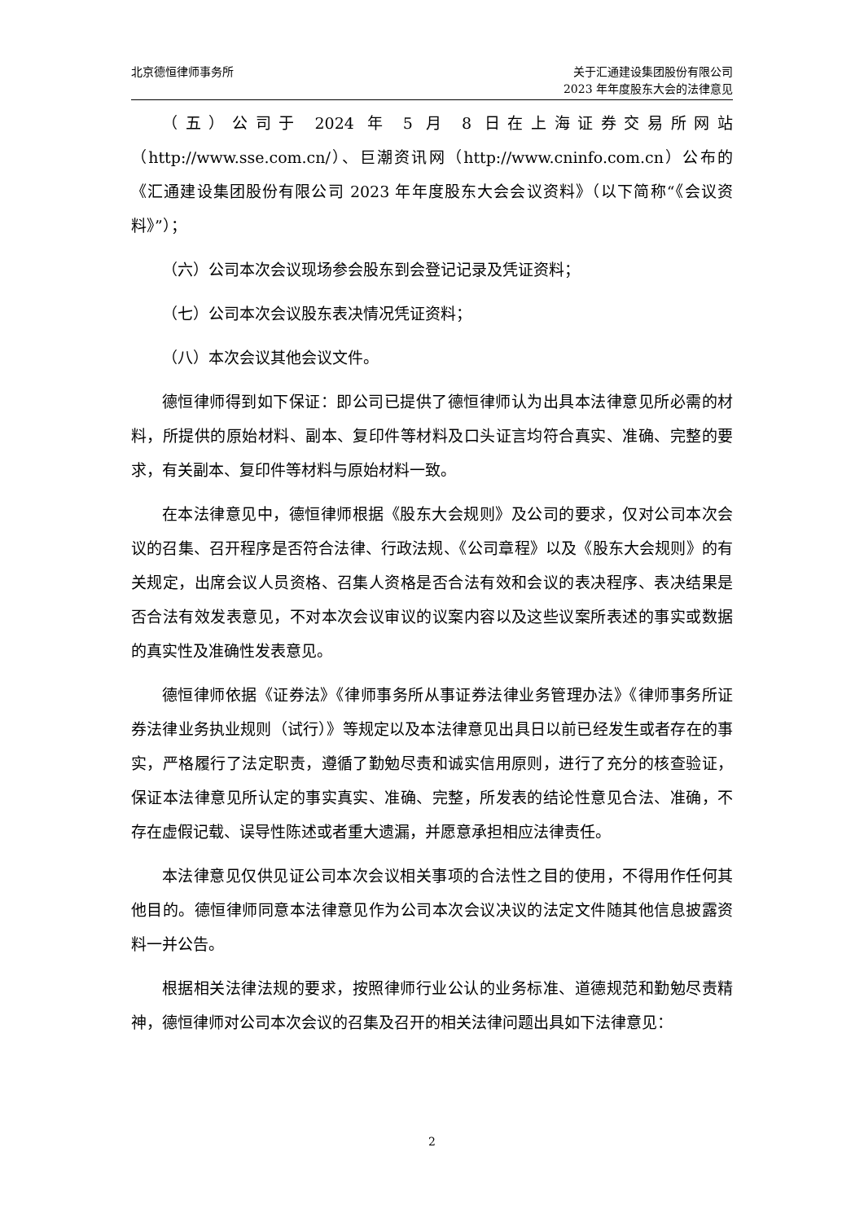北京德恒律师事务所 关于汇通建设集团股份有限公司
2023 年年度股东大会的法律意见
（五）公司于 2024 年 5 月 8 日在上海证券交易所网站（http://www.sse.com.cn/）、巨潮资讯网（http://www.cninfo.com.cn）公布的《汇通建设集团股份有限公司 2023 年年度股东大会会议资料》（以下简称“《会议资料》”）；
（六）公司本次会议现场参会股东到会登记记录及凭证资料；
（七）公司本次会议股东表决情况凭证资料；
（八）本次会议其他会议文件。
德恒律师得到如下保证：即公司已提供了德恒律师认为出具本法律意见所必需的材料，所提供的原始材料、副本、复印件等材料及口头证言均符合真实、准确、完整的要求，有关副本、复印件等材料与原始材料一致。
在本法律意见中，德恒律师根据《股东大会规则》及公司的要求，仅对公司本次会议的召集、召开程序是否符合法律、行政法规、《公司章程》以及《股东大会规则》的有关规定，出席会议人员资格、召集人资格是否合法有效和会议的表决程序、表决结果是否合法有效发表意见，不对本次会议审议的议案内容以及这些议案所表述的事实或数据的真实性及准确性发表意见。
德恒律师依据《证券法》《律师事务所从事证券法律业务管理办法》《律师事务所证券法律业务执业规则（试行）》等规定以及本法律意见出具日以前已经发生或者存在的事实，严格履行了法定职责，遵循了勤勉尽责和诚实信用原则，进行了充分的核查验证，保证本法律意见所认定的事实真实、准确、完整，所发表的结论性意见合法、准确，不存在虚假记载、误导性陈述或者重大遗漏，并愿意承担相应法律责任。
本法律意见仅供见证公司本次会议相关事项的合法性之目的使用，不得用作任何其他目的。德恒律师同意本法律意见作为公司本次会议决议的法定文件随其他信息披露资料一并公告。
根据相关法律法规的要求，按照律师行业公认的业务标准、道德规范和勤勉尽责精神，德恒律师对公司本次会议的召集及召开的相关法律问题出具如下法律意见：
2